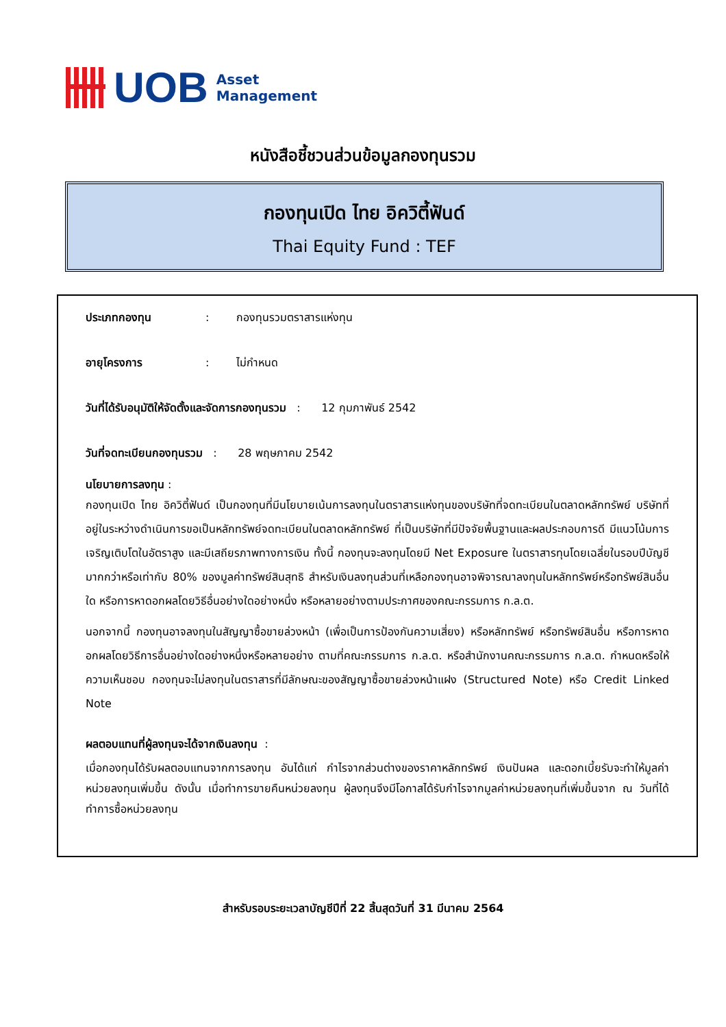UOB
Asset
Management
หนังสือชี้ชวนส่วนข้อมูลกองทุนรวม
กองทุนเปิด ไทย อิควิตี้ฟันด์
Thai Equity Fund : TEF
ประเภทกองทุน : กองทุนรวมตราสารแห่งทุน
อายุโครงการ : ไม่กำหนด
วันที่ได้รับอนุมัติให้จัดตั้งและจัดการกองทุนรวม : 12 กุมภาพันธ์ 2542
วันที่จดทะเบียนกองทุนรวม : 28 พฤษภาคม 2542
นโยบายการลงทุน :
กองทุนเปิด ไทย อิควิตี้ฟันด์ เป็นกองทุนที่มีนโยบายเน้นการลงทุนในตราสารแห่งทุนของบริษัทที่จดทะเบียนในตลาดหลักทรัพย์ บริษัทที่อยู่ในระหว่างดำเนินการขอเป็นหลักทรัพย์จดทะเบียนในตลาดหลักทรัพย์ ที่เป็นบริษัทที่มีปัจจัยพื้นฐานและผลประกอบการดี มีแนวโน้มการเจริญเติบโตในอัตราสูง และมีเสถียรภาพทางการเงิน ทั้งนี้ กองทุนจะลงทุนโดยมี Net Exposure ในตราสารทุนโดยเฉลี่ยในรอบปีบัญชีมากกว่าหรือเท่ากับ 80% ของมูลค่าทรัพย์สินสุทธิ สำหรับเงินลงทุนส่วนที่เหลือกองทุนอาจพิจารณาลงทุนในหลักทรัพย์หรือทรัพย์สินอื่นใด หรือการหาดอกผลโดยวิธีอื่นอย่างใดอย่างหนึ่ง หรือหลายอย่างตามประกาศของคณะกรรมการ ก.ล.ต.
นอกจากนี้ กองทุนอาจลงทุนในสัญญาซื้อขายล่วงหน้า (เพื่อเป็นการป้องกันความเสี่ยง) หรือหลักทรัพย์ หรือทรัพย์สินอื่น หรือการหาดอกผลโดยวิธีการอื่นอย่างใดอย่างหนึ่งหรือหลายอย่าง ตามที่คณะกรรมการ ก.ล.ต. หรือสำนักงานคณะกรรมการ ก.ล.ต. กำหนดหรือให้ความเห็นชอบ กองทุนจะไม่ลงทุนในตราสารที่มีลักษณะของสัญญาซื้อขายล่วงหน้าแฝง (Structured Note) หรือ Credit Linked Note
ผลตอบแทนที่ผู้ลงทุนจะได้จากเงินลงทุน :
เมื่อกองทุนได้รับผลตอบแทนจากการลงทุน อันได้แก่ กำไรจากส่วนต่างของราคาหลักทรัพย์ เงินปันผล และดอกเบี้ยรับจะทำให้มูลค่าหน่วยลงทุนเพิ่มขึ้น ดังนั้น เมื่อทำการขายคืนหน่วยลงทุน ผู้ลงทุนจึงมีโอกาสได้รับกำไรจากมูลค่าหน่วยลงทุนที่เพิ่มขึ้นจาก ณ วันที่ได้ทำการซื้อหน่วยลงทุน
สำหรับรอบระยะเวลาบัญชีปีที่ 22 สิ้นสุดวันที่ 31 มีนาคม 2564